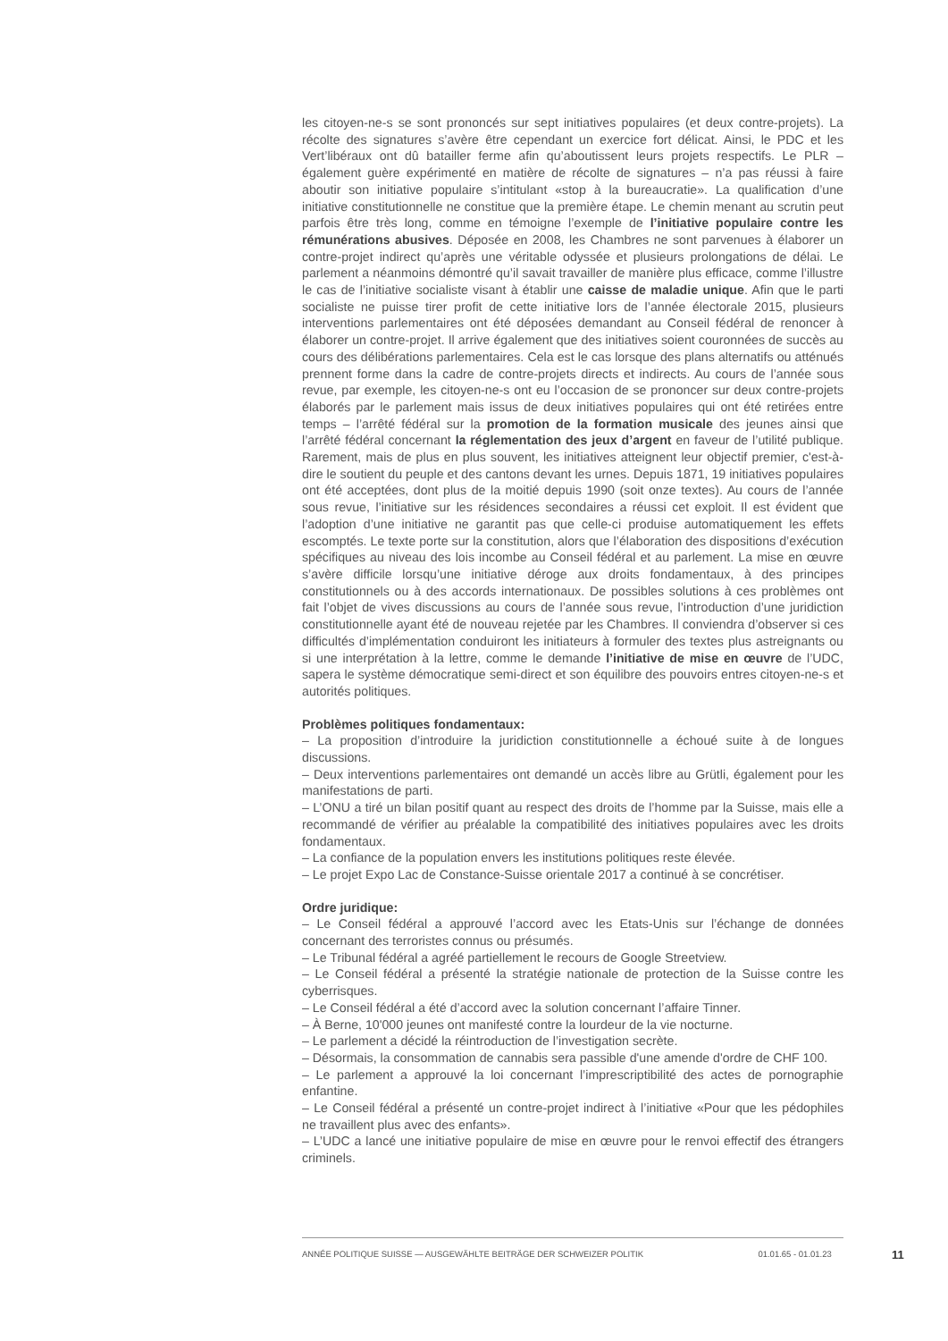les citoyen-ne-s se sont prononcés sur sept initiatives populaires (et deux contre-projets). La récolte des signatures s’avère être cependant un exercice fort délicat. Ainsi, le PDC et les Vert’libéraux ont dû batailler ferme afin qu’aboutissent leurs projets respectifs. Le PLR – également guère expérimenté en matière de récolte de signatures – n’a pas réussi à faire aboutir son initiative populaire s’intitulant «stop à la bureaucratie». La qualification d’une initiative constitutionnelle ne constitue que la première étape. Le chemin menant au scrutin peut parfois être très long, comme en témoigne l’exemple de l’initiative populaire contre les rémunérations abusives. Déposée en 2008, les Chambres ne sont parvenues à élaborer un contre-projet indirect qu’après une véritable odyssée et plusieurs prolongations de délai. Le parlement a néanmoins démontré qu’il savait travailler de manière plus efficace, comme l’illustre le cas de l’initiative socialiste visant à établir une caisse de maladie unique. Afin que le parti socialiste ne puisse tirer profit de cette initiative lors de l’année électorale 2015, plusieurs interventions parlementaires ont été déposées demandant au Conseil fédéral de renoncer à élaborer un contre-projet. Il arrive également que des initiatives soient couronnées de succès au cours des délibérations parlementaires. Cela est le cas lorsque des plans alternatifs ou atténués prennent forme dans la cadre de contre-projets directs et indirects. Au cours de l’année sous revue, par exemple, les citoyen-ne-s ont eu l’occasion de se prononcer sur deux contre-projets élaborés par le parlement mais issus de deux initiatives populaires qui ont été retirées entre temps – l’arrêté fédéral sur la promotion de la formation musicale des jeunes ainsi que l’arrêté fédéral concernant la réglementation des jeux d’argent en faveur de l’utilité publique. Rarement, mais de plus en plus souvent, les initiatives atteignent leur objectif premier, c'est-à-dire le soutient du peuple et des cantons devant les urnes. Depuis 1871, 19 initiatives populaires ont été acceptées, dont plus de la moitié depuis 1990 (soit onze textes). Au cours de l’année sous revue, l’initiative sur les résidences secondaires a réussi cet exploit. Il est évident que l’adoption d’une initiative ne garantit pas que celle-ci produise automatiquement les effets escomptés. Le texte porte sur la constitution, alors que l’élaboration des dispositions d’exécution spécifiques au niveau des lois incombe au Conseil fédéral et au parlement. La mise en œuvre s’avère difficile lorsqu’une initiative déroge aux droits fondamentaux, à des principes constitutionnels ou à des accords internationaux. De possibles solutions à ces problèmes ont fait l’objet de vives discussions au cours de l’année sous revue, l’introduction d’une juridiction constitutionnelle ayant été de nouveau rejetée par les Chambres. Il conviendra d’observer si ces difficultés d’implémentation conduiront les initiateurs à formuler des textes plus astreignants ou si une interprétation à la lettre, comme le demande l’initiative de mise en œuvre de l’UDC, sapera le système démocratique semi-direct et son équilibre des pouvoirs entres citoyen-ne-s et autorités politiques.
Problèmes politiques fondamentaux:
– La proposition d’introduire la juridiction constitutionnelle a échoué suite à de longues discussions.
– Deux interventions parlementaires ont demandé un accès libre au Grütli, également pour les manifestations de parti.
– L’ONU a tiré un bilan positif quant au respect des droits de l’homme par la Suisse, mais elle a recommandé de vérifier au préalable la compatibilité des initiatives populaires avec les droits fondamentaux.
– La confiance de la population envers les institutions politiques reste élevée.
– Le projet Expo Lac de Constance-Suisse orientale 2017 a continué à se concrétiser.
Ordre juridique:
– Le Conseil fédéral a approuvé l’accord avec les Etats-Unis sur l’échange de données concernant des terroristes connus ou présumés.
– Le Tribunal fédéral a agréé partiellement le recours de Google Streetview.
– Le Conseil fédéral a présenté la stratégie nationale de protection de la Suisse contre les cyberrisques.
– Le Conseil fédéral a été d’accord avec la solution concernant l’affaire Tinner.
– À Berne, 10'000 jeunes ont manifesté contre la lourdeur de la vie nocturne.
– Le parlement a décidé la réintroduction de l’investigation secrète.
– Désormais, la consommation de cannabis sera passible d'une amende d'ordre de CHF 100.
– Le parlement a approuvé la loi concernant l’imprescriptibilité des actes de pornographie enfantine.
– Le Conseil fédéral a présenté un contre-projet indirect à l’initiative «Pour que les pédophiles ne travaillent plus avec des enfants».
– L’UDC a lancé une initiative populaire de mise en œuvre pour le renvoi effectif des étrangers criminels.
ANNÉE POLITIQUE SUISSE — AUSGEWÄHLTE BEITRÄGE DER SCHWEIZER POLITIK 01.01.65 - 01.01.23
11